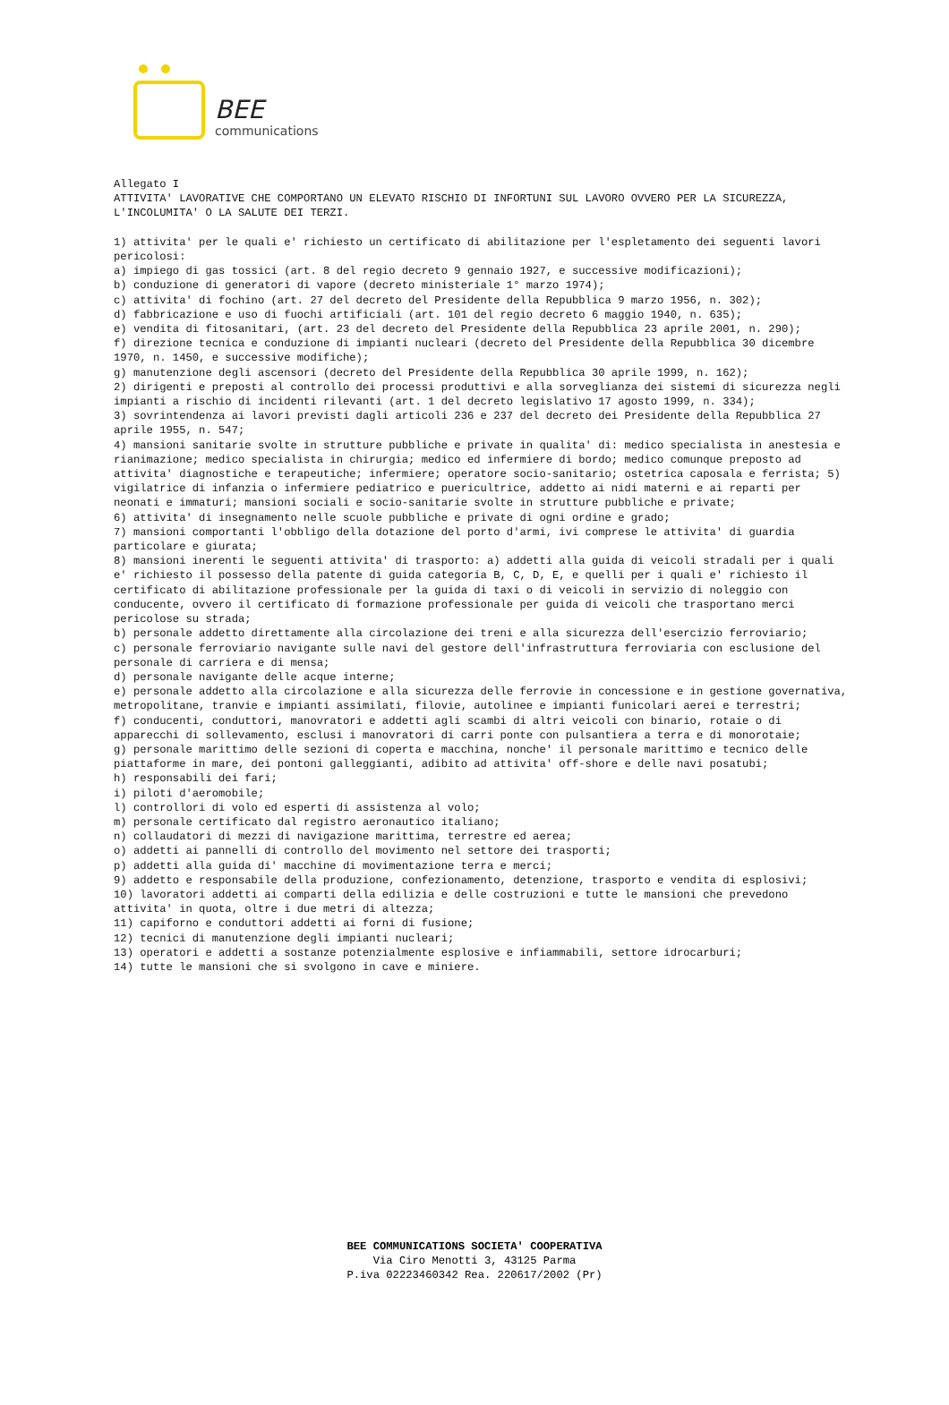BEE
communications
Allegato I ATTIVITA' LAVORATIVE CHE COMPORTANO UN ELEVATO RISCHIO DI INFORTUNI SUL LAVORO OVVERO PER LA SICUREZZA, L'INCOLUMITA' O LA SALUTE DEI TERZI. 1) attivita' per le quali e' richiesto un certificato di abilitazione per l'espletamento dei seguenti lavori pericolosi: a) impiego di gas tossici (art. 8 del regio decreto 9 gennaio 1927, e successive modificazioni); b) conduzione di generatori di vapore (decreto ministeriale 1° marzo 1974); c) attivita' di fochino (art. 27 del decreto del Presidente della Repubblica 9 marzo 1956, n. 302); d) fabbricazione e uso di fuochi artificiali (art. 101 del regio decreto 6 maggio 1940, n. 635); e) vendita di fitosanitari, (art. 23 del decreto del Presidente della Repubblica 23 aprile 2001, n. 290); f) direzione tecnica e conduzione di impianti nucleari (decreto del Presidente della Repubblica 30 dicembre 1970, n. 1450, e successive modifiche); g) manutenzione degli ascensori (decreto del Presidente della Repubblica 30 aprile 1999, n. 162); 2) dirigenti e preposti al controllo dei processi produttivi e alla sorveglianza dei sistemi di sicurezza negli impianti a rischio di incidenti rilevanti (art. 1 del decreto legislativo 17 agosto 1999, n. 334); 3) sovrintendenza ai lavori previsti dagli articoli 236 e 237 del decreto dei Presidente della Repubblica 27 aprile 1955, n. 547; 4) mansioni sanitarie svolte in strutture pubbliche e private in qualita' di: medico specialista in anestesia e rianimazione; medico specialista in chirurgia; medico ed infermiere di bordo; medico comunque preposto ad attivita' diagnostiche e terapeutiche; infermiere; operatore socio-sanitario; ostetrica caposala e ferrista; 5) vigilatrice di infanzia o infermiere pediatrico e puericultrice, addetto ai nidi materni e ai reparti per neonati e immaturi; mansioni sociali e socio-sanitarie svolte in strutture pubbliche e private; 6) attivita' di insegnamento nelle scuole pubbliche e private di ogni ordine e grado; 7) mansioni comportanti l'obbligo della dotazione del porto d'armi, ivi comprese le attivita' di guardia particolare e giurata; 8) mansioni inerenti le seguenti attivita' di trasporto: a) addetti alla guida di veicoli stradali per i quali e' richiesto il possesso della patente di guida categoria B, C, D, E, e quelli per i quali e' richiesto il certificato di abilitazione professionale per la guida di taxi o di veicoli in servizio di noleggio con conducente, ovvero il certificato di formazione professionale per guida di veicoli che trasportano merci pericolose su strada; b) personale addetto direttamente alla circolazione dei treni e alla sicurezza dell'esercizio ferroviario; c) personale ferroviario navigante sulle navi del gestore dell'infrastruttura ferroviaria con esclusione del personale di carriera e di mensa; d) personale navigante delle acque interne; e) personale addetto alla circolazione e alla sicurezza delle ferrovie in concessione e in gestione governativa, metropolitane, tranvie e impianti assimilati, filovie, autolinee e impianti funicolari aerei e terrestri; f) conducenti, conduttori, manovratori e addetti agli scambi di altri veicoli con binario, rotaie o di apparecchi di sollevamento, esclusi i manovratori di carri ponte con pulsantiera a terra e di monorotaie; g) personale marittimo delle sezioni di coperta e macchina, nonche' il personale marittimo e tecnico delle piattaforme in mare, dei pontoni galleggianti, adibito ad attivita' off-shore e delle navi posatubi; h) responsabili dei fari; i) piloti d'aeromobile; l) controllori di volo ed esperti di assistenza al volo; m) personale certificato dal registro aeronautico italiano; n) collaudatori di mezzi di navigazione marittima, terrestre ed aerea; o) addetti ai pannelli di controllo del movimento nel settore dei trasporti; p) addetti alla guida di' macchine di movimentazione terra e merci; 9) addetto e responsabile della produzione, confezionamento, detenzione, trasporto e vendita di esplosivi; 10) lavoratori addetti ai comparti della edilizia e delle costruzioni e tutte le mansioni che prevedono attivita' in quota, oltre i due metri di altezza; 11) capiforno e conduttori addetti ai forni di fusione; 12) tecnici di manutenzione degli impianti nucleari; 13) operatori e addetti a sostanze potenzialmente esplosive e infiammabili, settore idrocarburi; 14) tutte le mansioni che si svolgono in cave e miniere.
BEE COMMUNICATIONS SOCIETA' COOPERATIVA
Via Ciro Menotti 3, 43125 Parma
P.iva 02223460342 Rea. 220617/2002 (Pr)